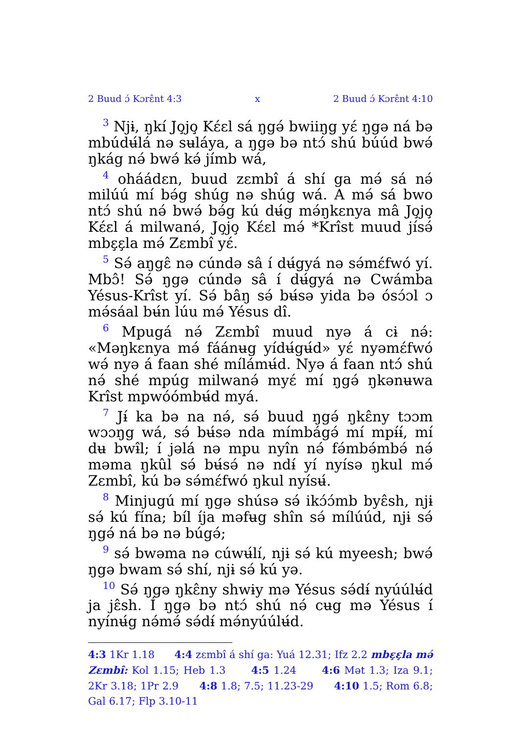2 Buud ɔ́ Kɔrɛ̂nt 4:3 x 2 Buud ɔ́ Kɔrɛ̂nt 4:10
<sup>3</sup> Njɨ, ŋkí Jo̧jo̧ Kɛ́ɛl sá ŋgə́ bwiiŋg yɛ́ ŋgə ná bə mbúdʉ́lá nə sʉláya, a ŋgə bə ntɔ́ shú búúd bwə́ ŋkág nə́ bwə́ kə́ jímb wá,
<sup>4</sup> oháádɛn, buud zɛmbî á shí ga mə́ sá nə́ milúú mí bə́g shúg nə shúg wá. A mə́ sá bwo ntɔ́ shú nə́ bwə́ bə́g kú dʉ́g mə́ŋkɛnya mâ Jo̧jo̧ Kɛ́ɛl á milwanə́, Jo̧jo̧ Kɛ́ɛl mə́ *Krîst muud jísə́ mbɛ̧ɛ̧la mə́ Zɛmbî yɛ́.
<sup>5</sup> Sə́ aŋgɛ̂ nə cúndə sâ í dʉ́gyá nə sə́mɛ́fwó yí. Mbɔ̂! Sə́ ŋgə cúndə sâ í dʉ́gyá nə Cwámba Yésus-Krîst yí. Sə́ bâŋ sə́ bʉ́sə yida bə ósɔ́ɔl ɔ mə́sáal bʉ́n lúu mə́ Yésus dî.
<sup>6</sup> Mpugá nə́ Zɛmbî muud nyə á cɨ nə́: «Məŋkɛnya mə́ fáánʉg yídʉ́gʉ́d» yɛ́ nyəmɛ́fwó wə́ nyə á faan shé mílámʉ́d. Nyə á faan ntɔ́ shú nə́ shé mpúg milwanə́ myɛ́ mí ŋgə́ ŋkənʉwa Krîst mpwóómbʉ́d myá.
<sup>7</sup> Jɨ́ ka bə na nə́, sə́ buud ŋgə́ ŋkɛ̂ny tɔɔm wɔɔŋg wá, sə́ bʉ́sə nda mímbágə́ mí mpɨ́ɨ́, mí dʉ bwɨ̂l; í jəlá nə mpu nyîn nə́ fə́mbə́mbə́ nə́ məma ŋkûl sə́ bʉ́sə́ nə ndɨ́ yí nyísə ŋkul mə́ Zɛmbî, kú bə sə́mɛ́fwó ŋkul nyísʉ́.
<sup>8</sup> Minjugú mí ŋgə shúsə sə́ ikɔ́ɔ́mb byɛ̂sh, njɨ sə́ kú fína; bíl íja məfʉg shîn sə́ mílúúd, njɨ sə́ ŋgə́ ná bə nə búgə́;
<sup>9</sup> sə́ bwəma nə cúwʉ́lí, njɨ sə́ kú myeesh; bwə́ ŋgə bwam sə́ shí, njɨ sə́ kú yə.
<sup>10</sup> Sə́ ŋgə ŋkɛ̂ny shwɨy mə Yésus sə́dɨ́ nyúúlʉ́d ja jɛ̂sh. Í ŋgə bə ntɔ́ shú nə́ cʉg mə Yésus í nyínʉ́g nə́mə́ sə́dɨ́ mə́nyúúlʉ́d.
4:3 1Kr 1.18 4:4 zɛmbî á shí ga: Yuá 12.31; Ifz 2.2 mbɛ̧ɛ̧la mə́ Zɛmbî: Kol 1.15; Heb 1.3 4:5 1.24 4:6 Mət 1.3; Iza 9.1; 2Kr 3.18; 1Pr 2.9 4:8 1.8; 7.5; 11.23-29 4:10 1.5; Rom 6.8; Gal 6.17; Flp 3.10-11